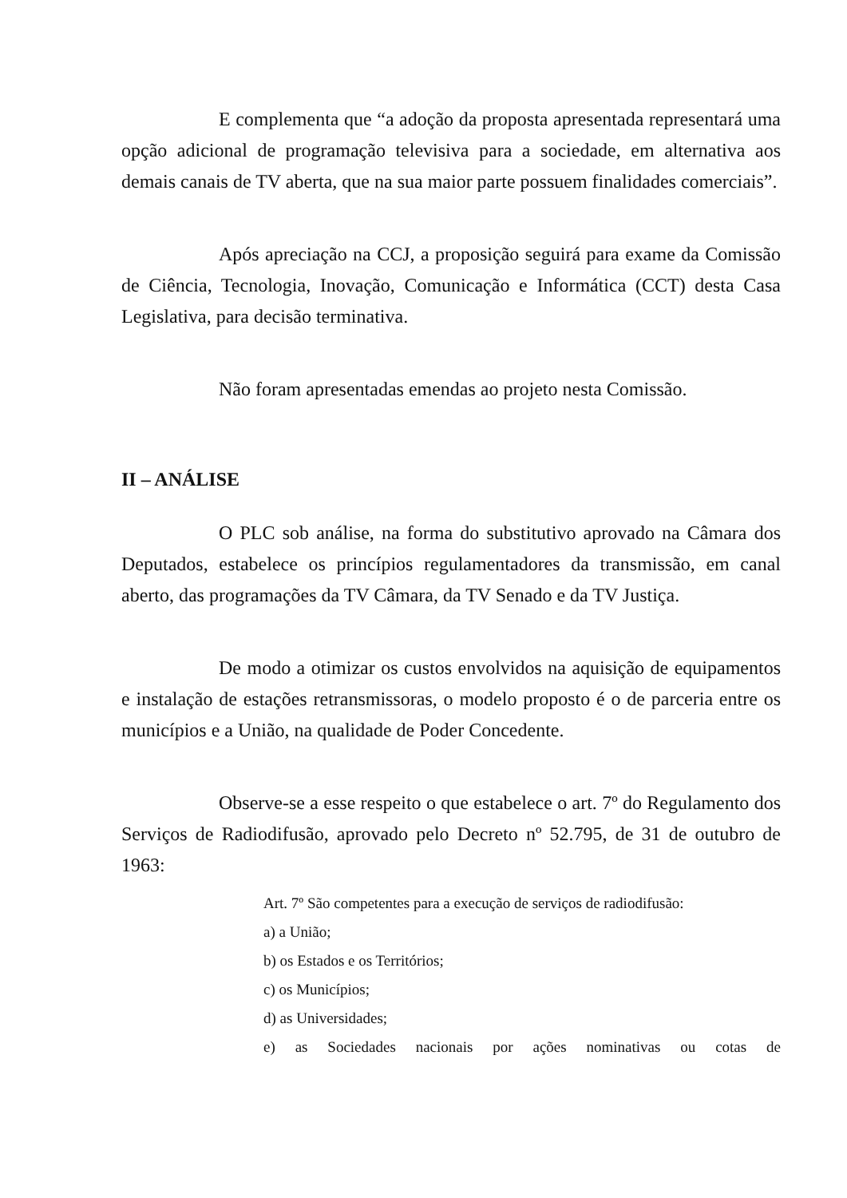E complementa que “a adoção da proposta apresentada representará uma opção adicional de programação televisiva para a sociedade, em alternativa aos demais canais de TV aberta, que na sua maior parte possuem finalidades comerciais”.
Após apreciação na CCJ, a proposição seguirá para exame da Comissão de Ciência, Tecnologia, Inovação, Comunicação e Informática (CCT) desta Casa Legislativa, para decisão terminativa.
Não foram apresentadas emendas ao projeto nesta Comissão.
II – ANÁLISE
O PLC sob análise, na forma do substitutivo aprovado na Câmara dos Deputados, estabelece os princípios regulamentadores da transmissão, em canal aberto, das programações da TV Câmara, da TV Senado e da TV Justiça.
De modo a otimizar os custos envolvidos na aquisição de equipamentos e instalação de estações retransmissoras, o modelo proposto é o de parceria entre os municípios e a União, na qualidade de Poder Concedente.
Observe-se a esse respeito o que estabelece o art. 7º do Regulamento dos Serviços de Radiodifusão, aprovado pelo Decreto nº 52.795, de 31 de outubro de 1963:
Art. 7º São competentes para a execução de serviços de radiodifusão:
a) a União;
b) os Estados e os Territórios;
c) os Municípios;
d) as Universidades;
e) as Sociedades nacionais por ações nominativas ou cotas de